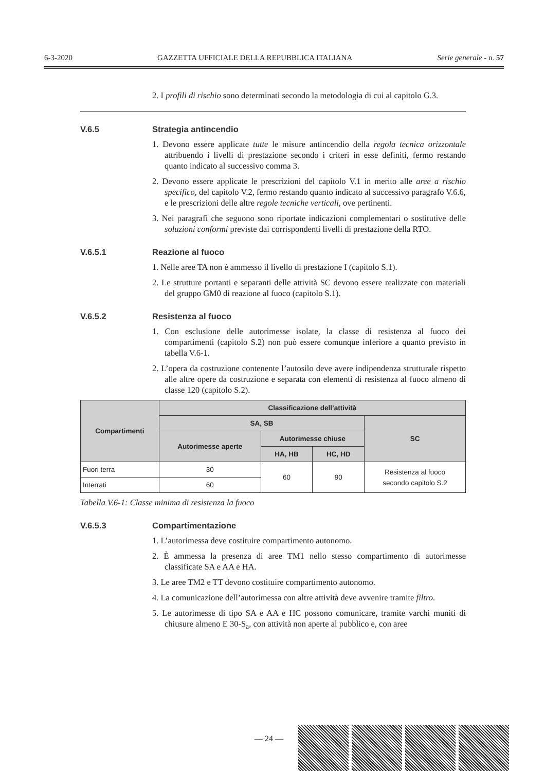6-3-2020 GAZZETTA UFFICIALE DELLA REPUBBLICA ITALIANA Serie generale - n. 57
2. I profili di rischio sono determinati secondo la metodologia di cui al capitolo G.3.
V.6.5 Strategia antincendio
1. Devono essere applicate tutte le misure antincendio della regola tecnica orizzontale attribuendo i livelli di prestazione secondo i criteri in esse definiti, fermo restando quanto indicato al successivo comma 3.
2. Devono essere applicate le prescrizioni del capitolo V.1 in merito alle aree a rischio specifico, del capitolo V.2, fermo restando quanto indicato al successivo paragrafo V.6.6, e le prescrizioni delle altre regole tecniche verticali, ove pertinenti.
3. Nei paragrafi che seguono sono riportate indicazioni complementari o sostitutive delle soluzioni conformi previste dai corrispondenti livelli di prestazione della RTO.
V.6.5.1 Reazione al fuoco
1. Nelle aree TA non è ammesso il livello di prestazione I (capitolo S.1).
2. Le strutture portanti e separanti delle attività SC devono essere realizzate con materiali del gruppo GM0 di reazione al fuoco (capitolo S.1).
V.6.5.2 Resistenza al fuoco
1. Con esclusione delle autorimesse isolate, la classe di resistenza al fuoco dei compartimenti (capitolo S.2) non può essere comunque inferiore a quanto previsto in tabella V.6-1.
2. L’opera da costruzione contenente l’autosilo deve avere indipendenza strutturale rispetto alle altre opere da costruzione e separata con elementi di resistenza al fuoco almeno di classe 120 (capitolo S.2).
| Compartimenti | Classificazione dell’attività | | | |
| --- | --- | --- | --- | --- |
| | SA, SB | | | SC |
| | Autorimesse aperte | Autorimesse chiuse | | |
| | | HA, HB | HC, HD | |
| Fuori terra | 30 | 60 | 90 | Resistenza al fuoco secondo capitolo S.2 |
| Interrati | 60 | | | |
Tabella V.6-1: Classe minima di resistenza la fuoco
V.6.5.3 Compartimentazione
1. L’autorimessa deve costituire compartimento autonomo.
2. È ammessa la presenza di aree TM1 nello stesso compartimento di autorimesse classificate SA e AA e HA.
3. Le aree TM2 e TT devono costituire compartimento autonomo.
4. La comunicazione dell’autorimessa con altre attività deve avvenire tramite filtro.
5. Le autorimesse di tipo SA e AA e HC possono comunicare, tramite varchi muniti di chiusure almeno E 30-S<sub>a</sub>, con attività non aperte al pubblico e, con aree
— 24 —